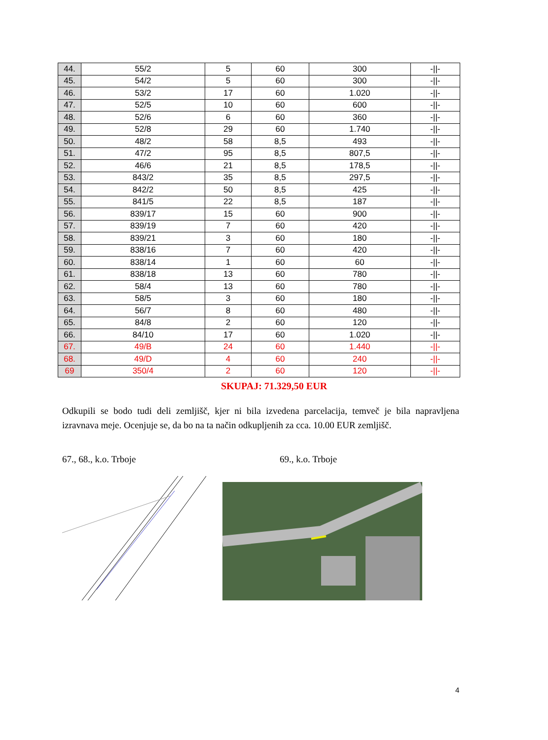| 44. | 55/2 | 5 | 60 | 300 | -//- |
| 45. | 54/2 | 5 | 60 | 300 | -//- |
| 46. | 53/2 | 17 | 60 | 1.020 | -//- |
| 47. | 52/5 | 10 | 60 | 600 | -//- |
| 48. | 52/6 | 6 | 60 | 360 | -//- |
| 49. | 52/8 | 29 | 60 | 1.740 | -//- |
| 50. | 48/2 | 58 | 8,5 | 493 | -//- |
| 51. | 47/2 | 95 | 8,5 | 807,5 | -//- |
| 52. | 46/6 | 21 | 8,5 | 178,5 | -//- |
| 53. | 843/2 | 35 | 8,5 | 297,5 | -//- |
| 54. | 842/2 | 50 | 8,5 | 425 | -//- |
| 55. | 841/5 | 22 | 8,5 | 187 | -//- |
| 56. | 839/17 | 15 | 60 | 900 | -//- |
| 57. | 839/19 | 7 | 60 | 420 | -//- |
| 58. | 839/21 | 3 | 60 | 180 | -//- |
| 59. | 838/16 | 7 | 60 | 420 | -//- |
| 60. | 838/14 | 1 | 60 | 60 | -//- |
| 61. | 838/18 | 13 | 60 | 780 | -//- |
| 62. | 58/4 | 13 | 60 | 780 | -//- |
| 63. | 58/5 | 3 | 60 | 180 | -//- |
| 64. | 56/7 | 8 | 60 | 480 | -//- |
| 65. | 84/8 | 2 | 60 | 120 | -//- |
| 66. | 84/10 | 17 | 60 | 1.020 | -//- |
| 67. | 49/B | 24 | 60 | 1.440 | -//- |
| 68. | 49/D | 4 | 60 | 240 | -//- |
| 69 | 350/4 | 2 | 60 | 120 | -//- |
SKUPAJ: 71.329,50 EUR
Odkupili se bodo tudi deli zemljišč, kjer ni bila izvedena parcelacija, temveč je bila napravljena izravnava meje. Ocenjuje se, da bo na ta način odkupljenih za cca. 10.00 EUR zemljišč.
67., 68., k.o. Trboje 69., k.o. Trboje
4